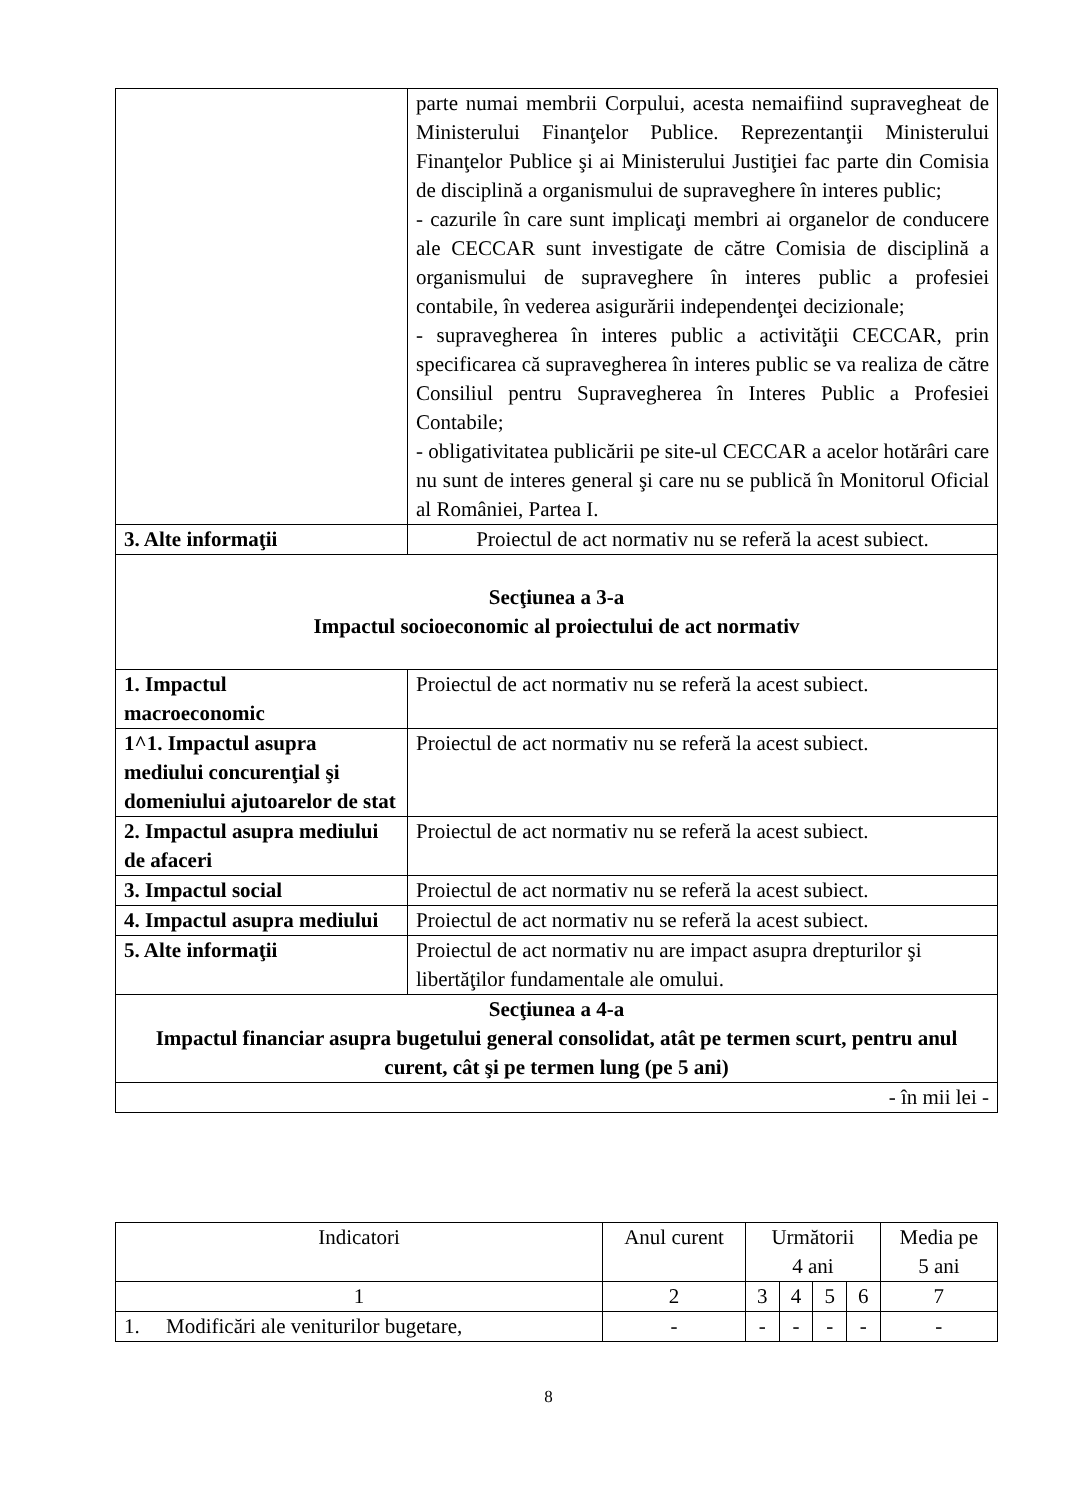| | parte numai membrii Corpului, acesta nemaifiind supravegheat de Ministerului Finanţelor Publice. Reprezentanţii Ministerului Finanţelor Publice şi ai Ministerului Justiţiei fac parte din Comisia de disciplină a organismului de supraveghere în interes public; - cazurile în care sunt implicaţi membri ai organelor de conducere ale CECCAR sunt investigate de către Comisia de disciplină a organismului de supraveghere în interes public a profesiei contabile, în vederea asigurării independenţei decizionale; - supravegherea în interes public a activităţii CECCAR, prin specificarea că supravegherea în interes public se va realiza de către Consiliul pentru Supravegherea în Interes Public a Profesiei Contabile; - obligativitatea publicării pe site-ul CECCAR a acelor hotărâri care nu sunt de interes general şi care nu se publică în Monitorul Oficial al României, Partea I. |
| 3. Alte informaţii | Proiectul de act normativ nu se referă la acest subiect. |
| Secţiunea a 3-a Impactul socioeconomic al proiectului de act normativ | |
| 1. Impactul macroeconomic | Proiectul de act normativ nu se referă la acest subiect. |
| 1^1. Impactul asupra mediului concurenţial şi domeniului ajutoarelor de stat | Proiectul de act normativ nu se referă la acest subiect. |
| 2. Impactul asupra mediului de afaceri | Proiectul de act normativ nu se referă la acest subiect. |
| 3. Impactul social | Proiectul de act normativ nu se referă la acest subiect. |
| 4. Impactul asupra mediului | Proiectul de act normativ nu se referă la acest subiect. |
| 5. Alte informaţii | Proiectul de act normativ nu are impact asupra drepturilor şi libertăţilor fundamentale ale omului. |
| Secţiunea a 4-a Impactul financiar asupra bugetului general consolidat, atât pe termen scurt, pentru anul curent, cât şi pe termen lung (pe 5 ani) | |
| - în mii lei - | |
| Indicatori | Anul curent | Următorii 4 ani | | | | Media pe 5 ani |
| --- | --- | --- | --- | --- | --- | --- |
| 1 | 2 | 3 | 4 | 5 | 6 | 7 |
| 1. Modificări ale veniturilor bugetare, | - | - | - | - | - | - |
8